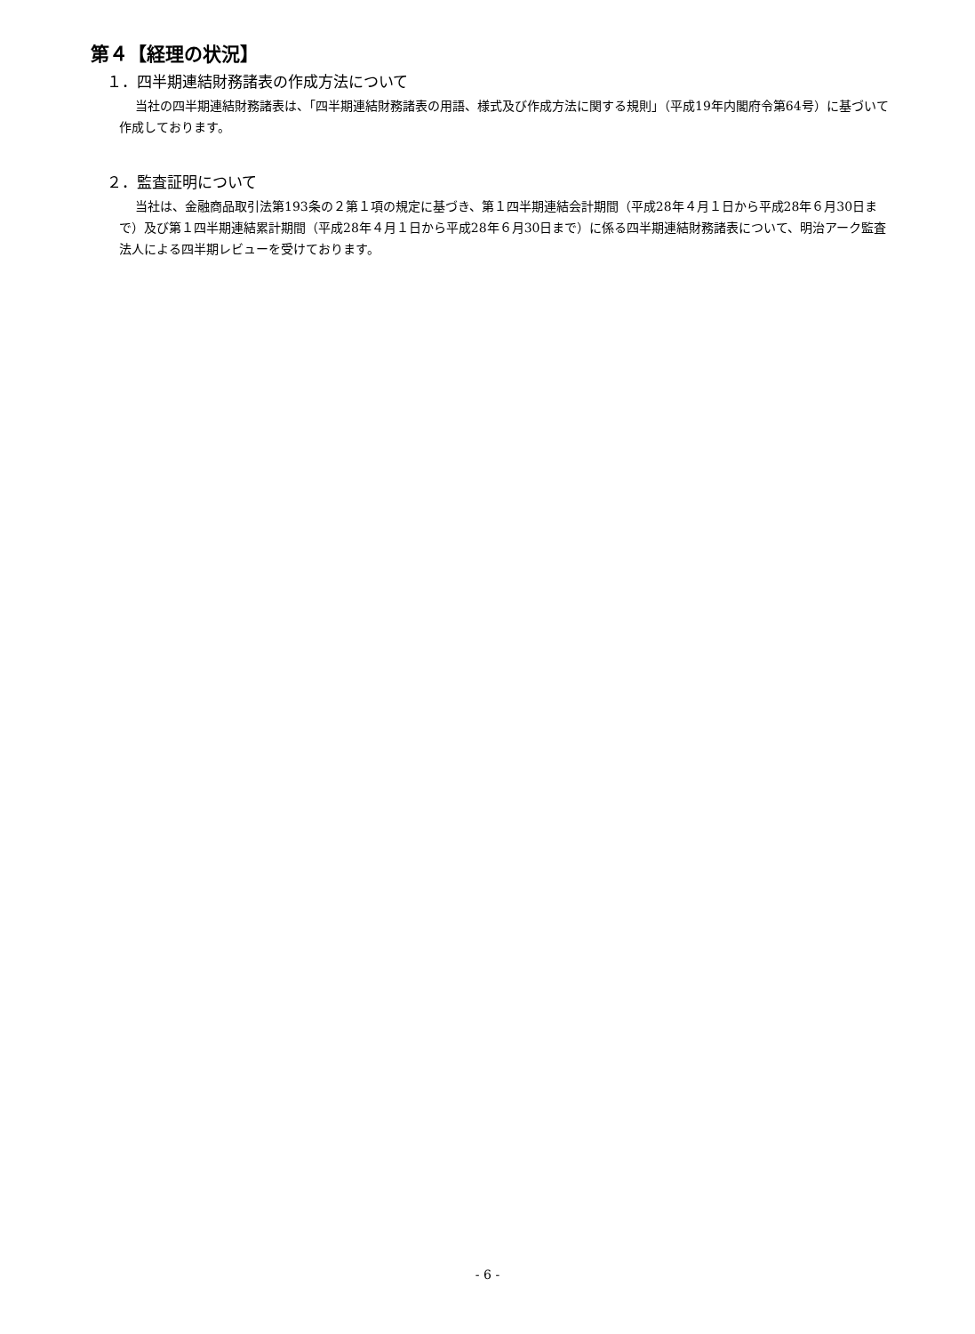第４【経理の状況】
１．四半期連結財務諸表の作成方法について
当社の四半期連結財務諸表は、「四半期連結財務諸表の用語、様式及び作成方法に関する規則」（平成19年内閣府令第64号）に基づいて作成しております。
２．監査証明について
当社は、金融商品取引法第193条の２第１項の規定に基づき、第１四半期連結会計期間（平成28年４月１日から平成28年６月30日まで）及び第１四半期連結累計期間（平成28年４月１日から平成28年６月30日まで）に係る四半期連結財務諸表について、明治アーク監査法人による四半期レビューを受けております。
- 6 -